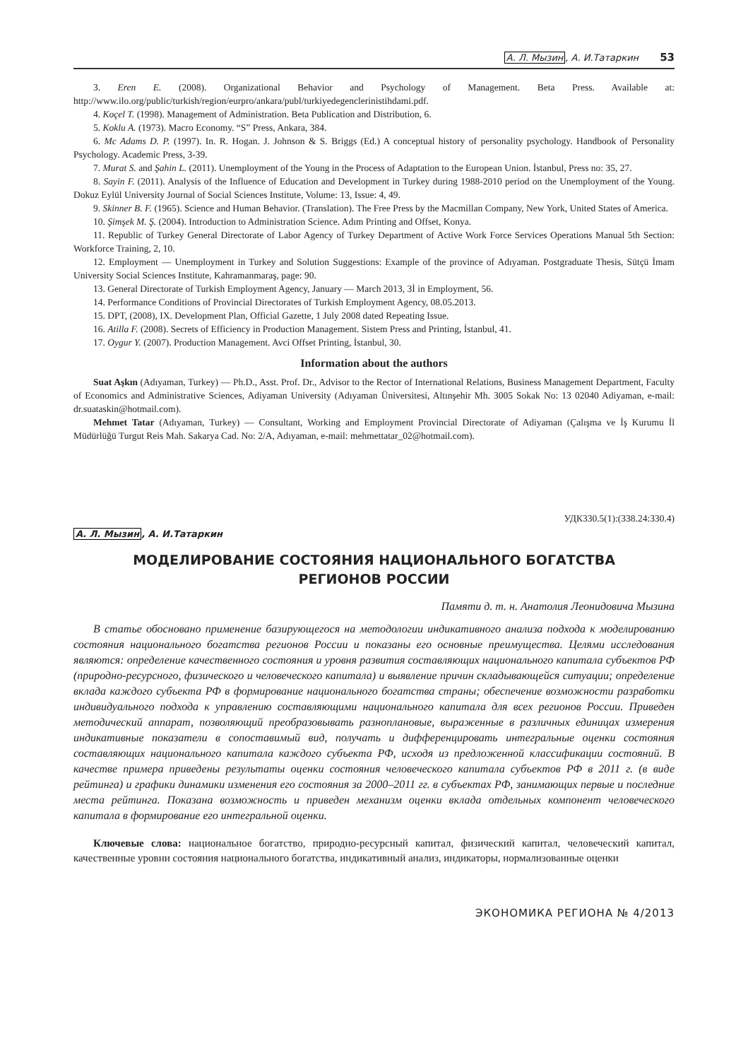А. Л. Мызин, А. И.Татаркин 53
3. Eren E. (2008). Organizational Behavior and Psychology of Management. Beta Press. Available at: http://www.ilo.org/public/turkish/region/eurpro/ankara/publ/turkiyedegenclerinistihdami.pdf.
4. Koçel T. (1998). Management of Administration. Beta Publication and Distribution, 6.
5. Koklu A. (1973). Macro Economy. “S” Press, Ankara, 384.
6. Mc Adams D. P. (1997). In. R. Hogan. J. Johnson & S. Briggs (Ed.) A conceptual history of personality psychology. Handbook of Personality Psychology. Academic Press, 3-39.
7. Murat S. and Şahin L. (2011). Unemployment of the Young in the Process of Adaptation to the European Union. İstanbul, Press no: 35, 27.
8. Sayin F. (2011). Analysis of the Influence of Education and Development in Turkey during 1988-2010 period on the Unemployment of the Young. Dokuz Eylül University Journal of Social Sciences Institute, Volume: 13, Issue: 4, 49.
9. Skinner B. F. (1965). Science and Human Behavior. (Translation). The Free Press by the Macmillan Company, New York, United States of America.
10. Şimşek M. Ş. (2004). Introduction to Administration Science. Adım Printing and Offset, Konya.
11. Republic of Turkey General Directorate of Labor Agency of Turkey Department of Active Work Force Services Operations Manual 5th Section: Workforce Training, 2, 10.
12. Employment — Unemployment in Turkey and Solution Suggestions: Example of the province of Adıyaman. Postgraduate Thesis, Sütçü İmam University Social Sciences Institute, Kahramanmaraş, page: 90.
13. General Directorate of Turkish Employment Agency, January — March 2013, 3İ in Employment, 56.
14. Performance Conditions of Provincial Directorates of Turkish Employment Agency, 08.05.2013.
15. DPT, (2008), IX. Development Plan, Official Gazette, 1 July 2008 dated Repeating Issue.
16. Atilla F. (2008). Secrets of Efficiency in Production Management. Sistem Press and Printing, İstanbul, 41.
17. Oygur Y. (2007). Production Management. Avci Offset Printing, İstanbul, 30.
Information about the authors
Suat Aşkın (Adıyaman, Turkey) — Ph.D., Asst. Prof. Dr., Advisor to the Rector of International Relations, Business Management Department, Faculty of Economics and Administrative Sciences, Adiyaman University (Adıyaman Üniversitesi, Altınşehir Mh. 3005 Sokak No: 13 02040 Adiyaman, e-mail: dr.suataskin@hotmail.com).
Mehmet Tatar (Adıyaman, Turkey) — Consultant, Working and Employment Provincial Directorate of Adiyaman (Çalışma ve İş Kurumu İl Müdürlüğü Turgut Reis Mah. Sakarya Cad. No: 2/A, Adıyaman, e-mail: mehmettatar_02@hotmail.com).
УДК330.5(1):(338.24:330.4)
А. Л. Мызин, А. И.Татаркин
МОДЕЛИРОВАНИЕ СОСТОЯНИЯ НАЦИОНАЛЬНОГО БОГАТСТВА
РЕГИОНОВ РОССИИ
Памяти д. т. н. Анатолия Леонидовича Мызина
В статье обосновано применение базирующегося на методологии индикативного анализа подхода к моделированию состояния национального богатства регионов России и показаны его основные преимущества. Целями исследования являются: определение качественного состояния и уровня развития составляющих национального капитала субъектов РФ (природно-ресурсного, физического и человеческого капитала) и выявление причин складывающейся ситуации; определение вклада каждого субъекта РФ в формирование национального богатства страны; обеспечение возможности разработки индивидуального подхода к управлению составляющими национального капитала для всех регионов России. Приведен методический аппарат, позволяющий преобразовывать разноплановые, выраженные в различных единицах измерения индикативные показатели в сопоставимый вид, получать и дифференцировать интегральные оценки состояния составляющих национального капитала каждого субъекта РФ, исходя из предложенной классификации состояний. В качестве примера приведены результаты оценки состояния человеческого капитала субъектов РФ в 2011 г. (в виде рейтинга) и графики динамики изменения его состояния за 2000–2011 гг. в субъектах РФ, занимающих первые и последние места рейтинга. Показана возможность и приведен механизм оценки вклада отдельных компонент человеческого капитала в формирование его интегральной оценки.
Ключевые слова: национальное богатство, природно-ресурсный капитал, физический капитал, человеческий капитал, качественные уровни состояния национального богатства, индикативный анализ, индикаторы, нормализованные оценки
ЭКОНОМИКА РЕГИОНА № 4/2013